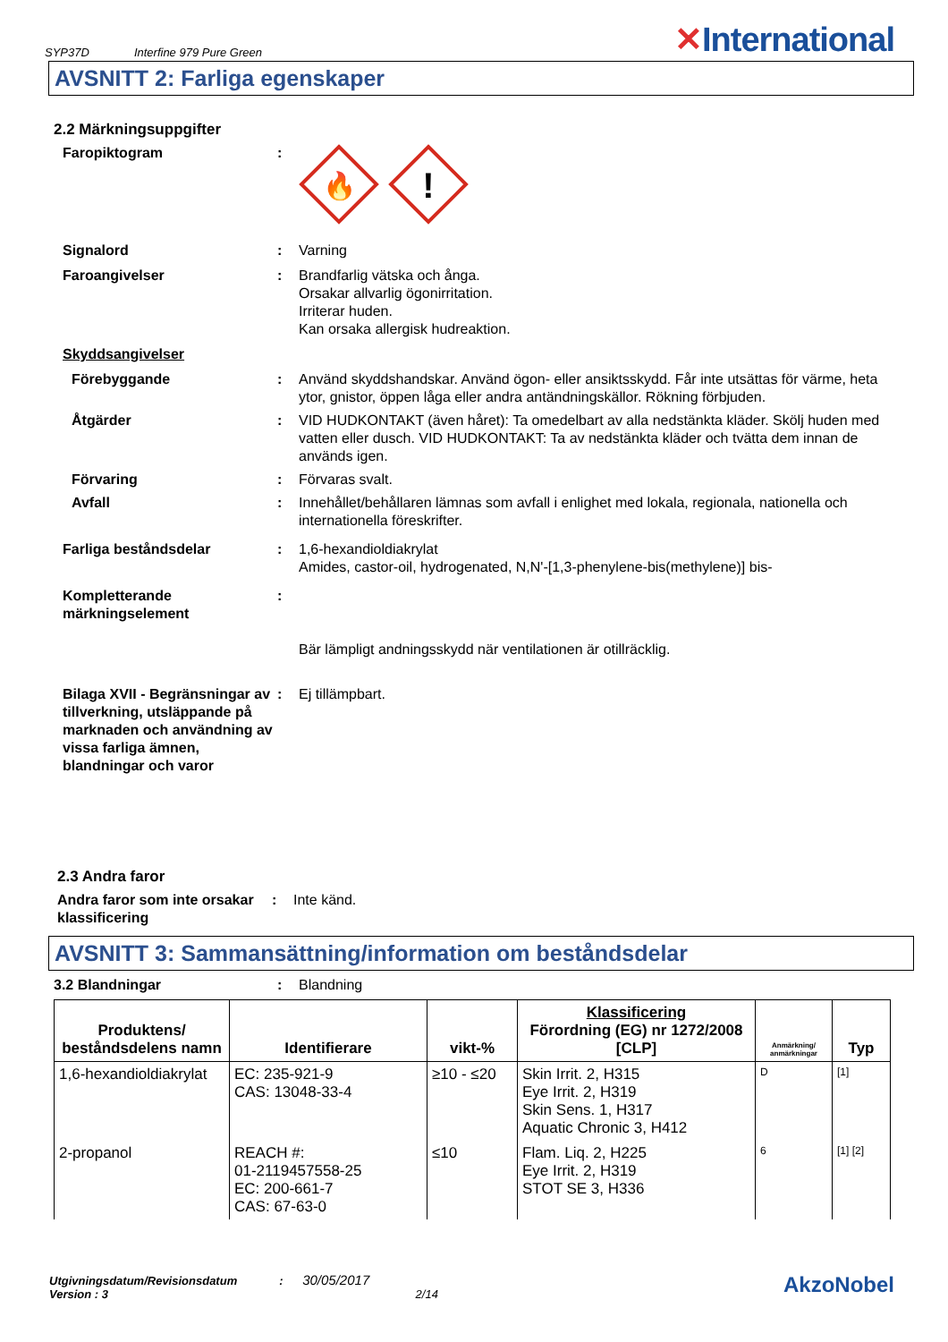SYP37D Interfine 979 Pure Green
✕International
AVSNITT 2: Farliga egenskaper
2.2 Märkningsuppgifter
Faropiktogram :
🔥
!
Signalord : Varning
Faroangivelser : Brandfarlig vätska och ånga.
Orsakar allvarlig ögonirritation.
Irriterar huden.
Kan orsaka allergisk hudreaktion.
Skyddsangivelser
Förebyggande : Använd skyddshandskar. Använd ögon- eller ansiktsskydd. Får inte utsättas för värme, heta ytor, gnistor, öppen låga eller andra antändningskällor. Rökning förbjuden.
Åtgärder : VID HUDKONTAKT (även håret): Ta omedelbart av alla nedstänkta kläder. Skölj huden med vatten eller dusch. VID HUDKONTAKT: Ta av nedstänkta kläder och tvätta dem innan de används igen.
Förvaring : Förvaras svalt.
Avfall : Innehållet/behållaren lämnas som avfall i enlighet med lokala, regionala, nationella och internationella föreskrifter.
Farliga beståndsdelar : 1,6-hexandioldiakrylat
Amides, castor-oil, hydrogenated, N,N'-[1,3-phenylene-bis(methylene)] bis-
Kompletterande märkningselement
:
Bär lämpligt andningsskydd när ventilationen är otillräcklig.
Bilaga XVII - Begränsningar av tillverkning, utsläppande på marknaden och användning av vissa farliga ämnen, blandningar och varor
: Ej tillämpbart.
2.3 Andra faror
Andra faror som inte orsakar klassificering
: Inte känd.
AVSNITT 3: Sammansättning/information om beståndsdelar
3.2 Blandningar : Blandning
| Produktens/ beståndsdelens namn | Identifierare | vikt-% | Klassificering Förordning (EG) nr 1272/2008 [CLP] | Anmärkning/ anmärkningar | Typ |
| --- | --- | --- | --- | --- | --- |
| 1,6-hexandioldiakrylat | EC: 235-921-9 CAS: 13048-33-4 | ≥10 - ≤20 | Skin Irrit. 2, H315 Eye Irrit. 2, H319 Skin Sens. 1, H317 Aquatic Chronic 3, H412 | D | [1] |
| 2-propanol | REACH #: 01-2119457558-25 EC: 200-661-7 CAS: 67-63-0 | ≤10 | Flam. Liq. 2, H225 Eye Irrit. 2, H319 STOT SE 3, H336 | 6 | [1] [2] |
Utgivningsdatum/Revisionsdatum : 30/05/2017
Version : 3 2/14
AkzoNobel